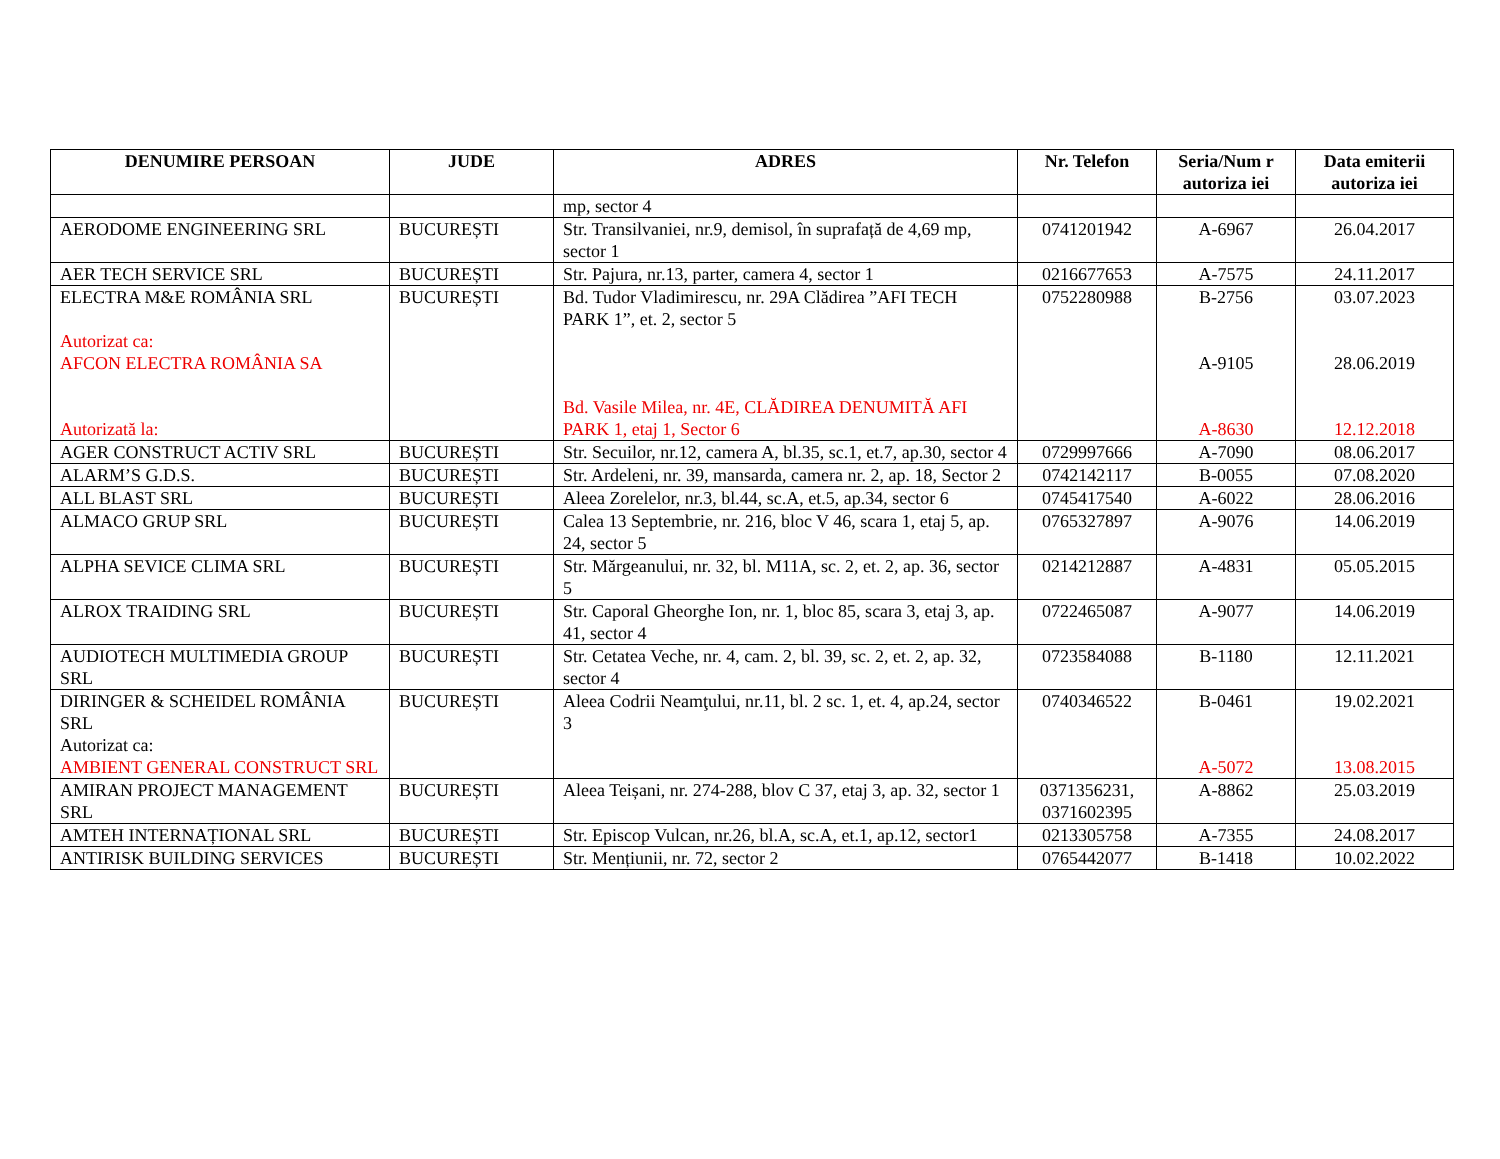| DENUMIRE PERSOAN | JUDE | ADRES | Nr. Telefon | Seria/Num r autoriza iei | Data emiterii autoriza iei |
| --- | --- | --- | --- | --- | --- |
| | | mp, sector 4 | | | |
| AERODOME ENGINEERING SRL | BUCUREȘTI | Str. Transilvaniei, nr.9, demisol, în suprafață de 4,69 mp, sector 1 | 0741201942 | A-6967 | 26.04.2017 |
| AER TECH SERVICE SRL | BUCUREȘTI | Str. Pajura, nr.13, parter, camera 4, sector 1 | 0216677653 | A-7575 | 24.11.2017 |
| ELECTRA M&E ROMÂNIA SRL Autorizat ca: AFCON ELECTRA ROMÂNIA SA Autorizată la: | BUCUREȘTI | Bd. Tudor Vladimirescu, nr. 29A Clădirea ”AFI TECH PARK 1”, et. 2, sector 5 Bd. Vasile Milea, nr. 4E, CLĂDIREA DENUMITĂ AFI PARK 1, etaj 1, Sector 6 | 0752280988 | B-2756 A-9105 A-8630 | 03.07.2023 28.06.2019 12.12.2018 |
| AGER CONSTRUCT ACTIV SRL | BUCUREȘTI | Str. Secuilor, nr.12, camera A, bl.35, sc.1, et.7, ap.30, sector 4 | 0729997666 | A-7090 | 08.06.2017 |
| ALARM’S G.D.S. | BUCUREȘTI | Str. Ardeleni, nr. 39, mansarda, camera nr. 2, ap. 18, Sector 2 | 0742142117 | B-0055 | 07.08.2020 |
| ALL BLAST SRL | BUCUREȘTI | Aleea Zorelelor, nr.3, bl.44, sc.A, et.5, ap.34, sector 6 | 0745417540 | A-6022 | 28.06.2016 |
| ALMACO GRUP SRL | BUCUREȘTI | Calea 13 Septembrie, nr. 216, bloc V 46, scara 1, etaj 5, ap. 24, sector 5 | 0765327897 | A-9076 | 14.06.2019 |
| ALPHA SEVICE CLIMA SRL | BUCUREȘTI | Str. Mărgeanului, nr. 32, bl. M11A, sc. 2, et. 2, ap. 36, sector 5 | 0214212887 | A-4831 | 05.05.2015 |
| ALROX TRAIDING SRL | BUCUREȘTI | Str. Caporal Gheorghe Ion, nr. 1, bloc 85, scara 3, etaj 3, ap. 41, sector 4 | 0722465087 | A-9077 | 14.06.2019 |
| AUDIOTECH MULTIMEDIA GROUP SRL | BUCUREȘTI | Str. Cetatea Veche, nr. 4, cam. 2, bl. 39, sc. 2, et. 2, ap. 32, sector 4 | 0723584088 | B-1180 | 12.11.2021 |
| DIRINGER & SCHEIDEL ROMÂNIA SRL Autorizat ca: AMBIENT GENERAL CONSTRUCT SRL | BUCUREȘTI | Aleea Codrii Neamţului, nr.11, bl. 2 sc. 1, et. 4, ap.24, sector 3 | 0740346522 | B-0461 A-5072 | 19.02.2021 13.08.2015 |
| AMIRAN PROJECT MANAGEMENT SRL | BUCUREȘTI | Aleea Teișani, nr. 274-288, blov C 37, etaj 3, ap. 32, sector 1 | 0371356231, 0371602395 | A-8862 | 25.03.2019 |
| AMTEH INTERNAȚIONAL SRL | BUCUREȘTI | Str. Episcop Vulcan, nr.26, bl.A, sc.A, et.1, ap.12, sector1 | 0213305758 | A-7355 | 24.08.2017 |
| ANTIRISK BUILDING SERVICES | BUCUREȘTI | Str. Mențiunii, nr. 72, sector 2 | 0765442077 | B-1418 | 10.02.2022 |